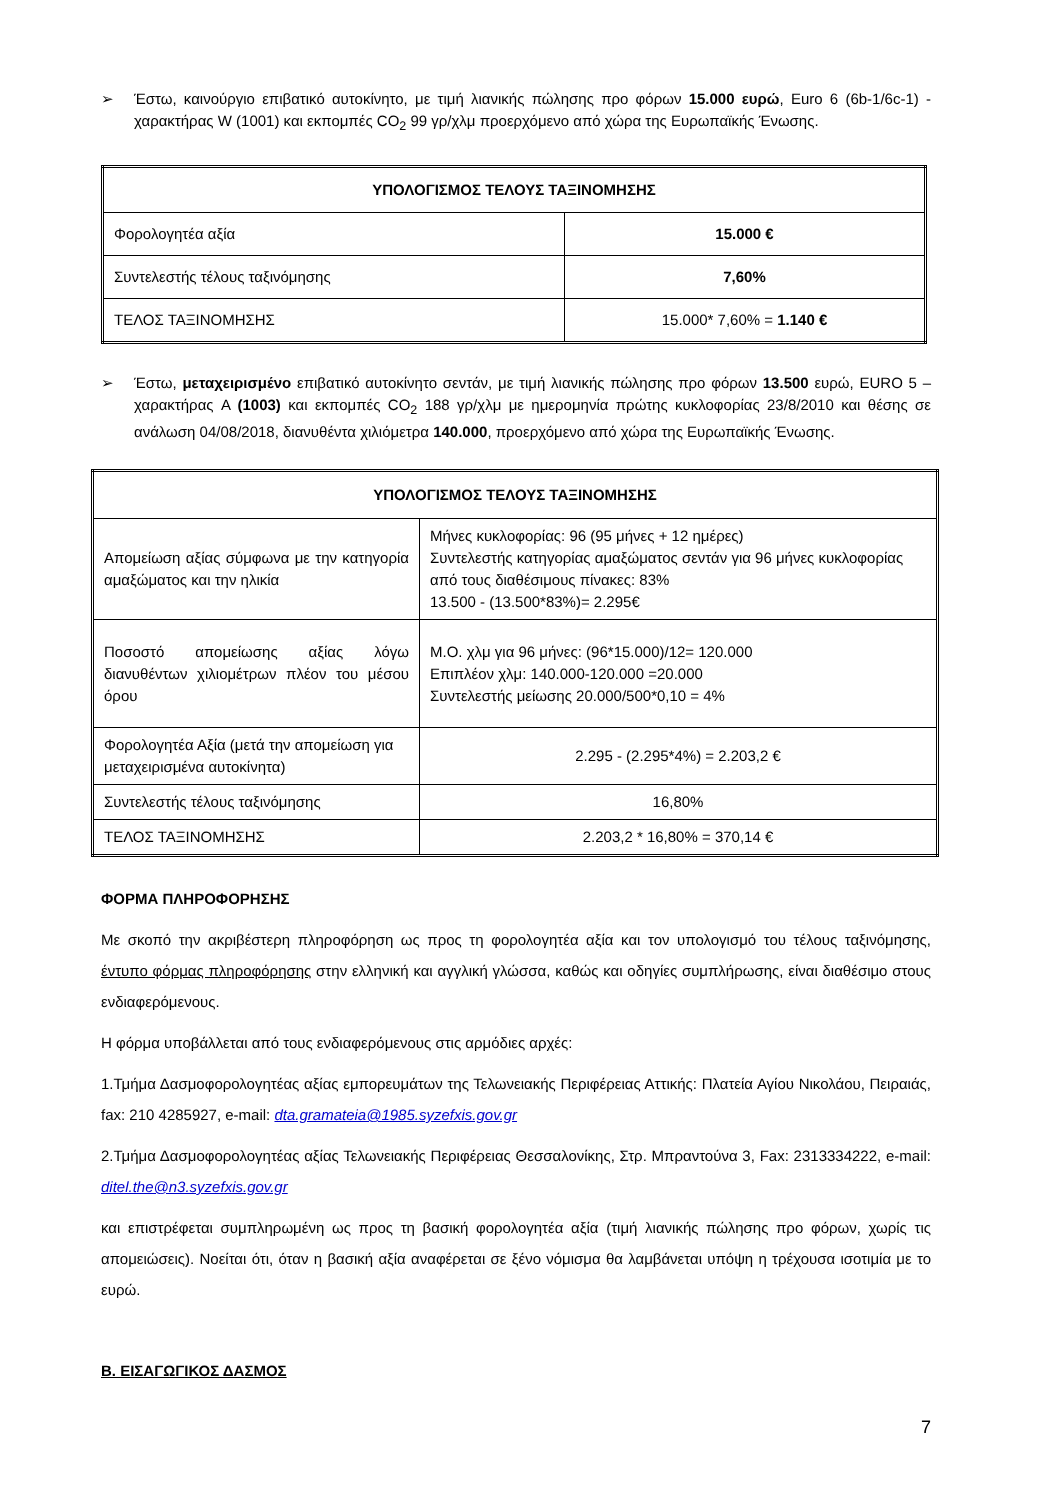➢ Έστω, καινούργιο επιβατικό αυτοκίνητο, με τιμή λιανικής πώλησης προ φόρων 15.000 ευρώ, Euro 6 (6b-1/6c-1) - χαρακτήρας W (1001) και εκπομπές CO<sub>2</sub> 99 γρ/χλμ προερχόμενο από χώρα της Ευρωπαϊκής Ένωσης.
| ΥΠΟΛΟΓΙΣΜΟΣ ΤΕΛΟΥΣ ΤΑΞΙΝΟΜΗΣΗΣ | |
| Φορολογητέα αξία | 15.000 € |
| Συντελεστής τέλους ταξινόμησης | 7,60% |
| ΤΕΛΟΣ ΤΑΞΙΝΟΜΗΣΗΣ | 15.000* 7,60% = 1.140 € |
➢ Έστω, μεταχειρισμένο επιβατικό αυτοκίνητο σεντάν, με τιμή λιανικής πώλησης προ φόρων 13.500 ευρώ, EURO 5 – χαρακτήρας A (1003) και εκπομπές CO<sub>2</sub> 188 γρ/χλμ με ημερομηνία πρώτης κυκλοφορίας 23/8/2010 και θέσης σε ανάλωση 04/08/2018, διανυθέντα χιλιόμετρα 140.000, προερχόμενο από χώρα της Ευρωπαϊκής Ένωσης.
| ΥΠΟΛΟΓΙΣΜΟΣ ΤΕΛΟΥΣ ΤΑΞΙΝΟΜΗΣΗΣ | |
| Απομείωση αξίας σύμφωνα με την κατηγορία αμαξώματος και την ηλικία | Μήνες κυκλοφορίας: 96 (95 μήνες + 12 ημέρες) Συντελεστής κατηγορίας αμαξώματος σεντάν για 96 μήνες κυκλοφορίας από τους διαθέσιμους πίνακες: 83% 13.500 - (13.500*83%)= 2.295€ |
| Ποσοστό απομείωσης αξίας λόγω διανυθέντων χιλιομέτρων πλέον του μέσου όρου | Μ.Ο. χλμ για 96 μήνες: (96*15.000)/12= 120.000 Επιπλέον χλμ: 140.000-120.000 =20.000 Συντελεστής μείωσης 20.000/500*0,10 = 4% |
| Φορολογητέα Αξία (μετά την απομείωση για μεταχειρισμένα αυτοκίνητα) | 2.295 - (2.295*4%) = 2.203,2 € |
| Συντελεστής τέλους ταξινόμησης | 16,80% |
| ΤΕΛΟΣ ΤΑΞΙΝΟΜΗΣΗΣ | 2.203,2 * 16,80% = 370,14 € |
ΦΟΡΜΑ ΠΛΗΡΟΦΟΡΗΣΗΣ
Με σκοπό την ακριβέστερη πληροφόρηση ως προς τη φορολογητέα αξία και τον υπολογισμό του τέλους ταξινόμησης, έντυπο φόρμας πληροφόρησης στην ελληνική και αγγλική γλώσσα, καθώς και οδηγίες συμπλήρωσης, είναι διαθέσιμο στους ενδιαφερόμενους.
Η φόρμα υποβάλλεται από τους ενδιαφερόμενους στις αρμόδιες αρχές:
1.Τμήμα Δασμοφορολογητέας αξίας εμπορευμάτων της Τελωνειακής Περιφέρειας Αττικής: Πλατεία Αγίου Νικολάου, Πειραιάς, fax: 210 4285927, e-mail: dta.gramateia@1985.syzefxis.gov.gr
2.Τμήμα Δασμοφορολογητέας αξίας Τελωνειακής Περιφέρειας Θεσσαλονίκης, Στρ. Μπραντούνα 3, Fax: 2313334222, e-mail: ditel.the@n3.syzefxis.gov.gr
και επιστρέφεται συμπληρωμένη ως προς τη βασική φορολογητέα αξία (τιμή λιανικής πώλησης προ φόρων, χωρίς τις απομειώσεις). Νοείται ότι, όταν η βασική αξία αναφέρεται σε ξένο νόμισμα θα λαμβάνεται υπόψη η τρέχουσα ισοτιμία με το ευρώ.
Β. ΕΙΣΑΓΩΓΙΚΟΣ ΔΑΣΜΟΣ
7